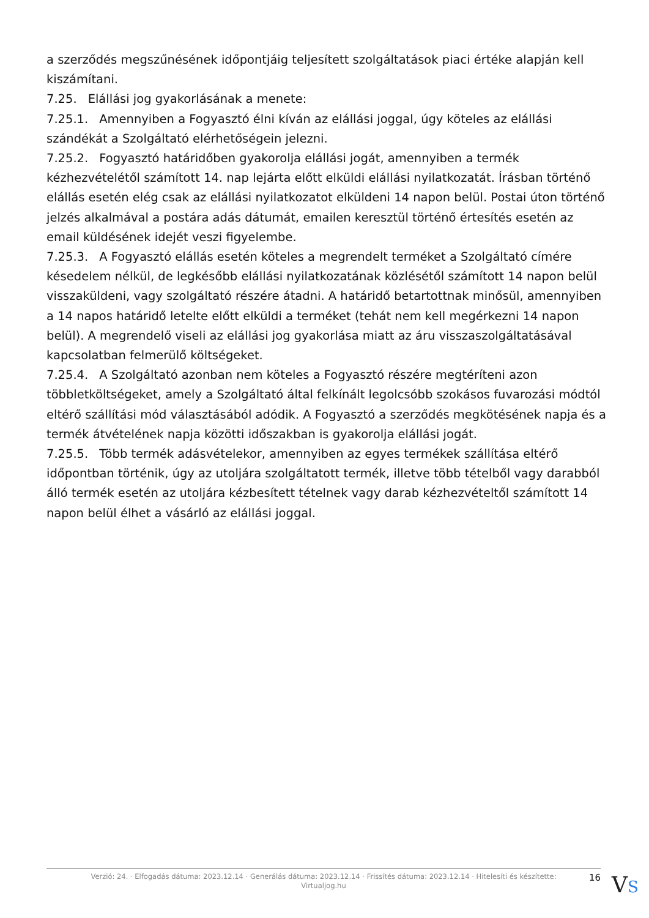a szerződés megszűnésének időpontjáig teljesített szolgáltatások piaci értéke alapján kell kiszámítani.
7.25. Elállási jog gyakorlásának a menete:
7.25.1. Amennyiben a Fogyasztó élni kíván az elállási joggal, úgy köteles az elállási szándékát a Szolgáltató elérhetőségein jelezni.
7.25.2. Fogyasztó határidőben gyakorolja elállási jogát, amennyiben a termék kézhezvételétől számított 14. nap lejárta előtt elküldi elállási nyilatkozatát. Írásban történő elállás esetén elég csak az elállási nyilatkozatot elküldeni 14 napon belül. Postai úton történő jelzés alkalmával a postára adás dátumát, emailen keresztül történő értesítés esetén az email küldésének idejét veszi figyelembe.
7.25.3. A Fogyasztó elállás esetén köteles a megrendelt terméket a Szolgáltató címére késedelem nélkül, de legkésőbb elállási nyilatkozatának közlésétől számított 14 napon belül visszaküldeni, vagy szolgáltató részére átadni. A határidő betartottnak minősül, amennyiben a 14 napos határidő letelte előtt elküldi a terméket (tehát nem kell megérkezni 14 napon belül). A megrendelő viseli az elállási jog gyakorlása miatt az áru visszaszolgáltatásával kapcsolatban felmerülő költségeket.
7.25.4. A Szolgáltató azonban nem köteles a Fogyasztó részére megtéríteni azon többletköltségeket, amely a Szolgáltató által felkínált legolcsóbb szokásos fuvarozási módtól eltérő szállítási mód választásából adódik. A Fogyasztó a szerződés megkötésének napja és a termék átvételének napja közötti időszakban is gyakorolja elállási jogát.
7.25.5. Több termék adásvételekor, amennyiben az egyes termékek szállítása eltérő időpontban történik, úgy az utoljára szolgáltatott termék, illetve több tételből vagy darabból álló termék esetén az utoljára kézbesített tételnek vagy darab kézhezvételtől számított 14 napon belül élhet a vásárló az elállási joggal.
Verzió: 24. · Elfogadás dátuma: 2023.12.14 · Generálás dátuma: 2023.12.14 · Frissítés dátuma: 2023.12.14 · Hitelesíti és készítette: Virtualjog.hu
16
VS